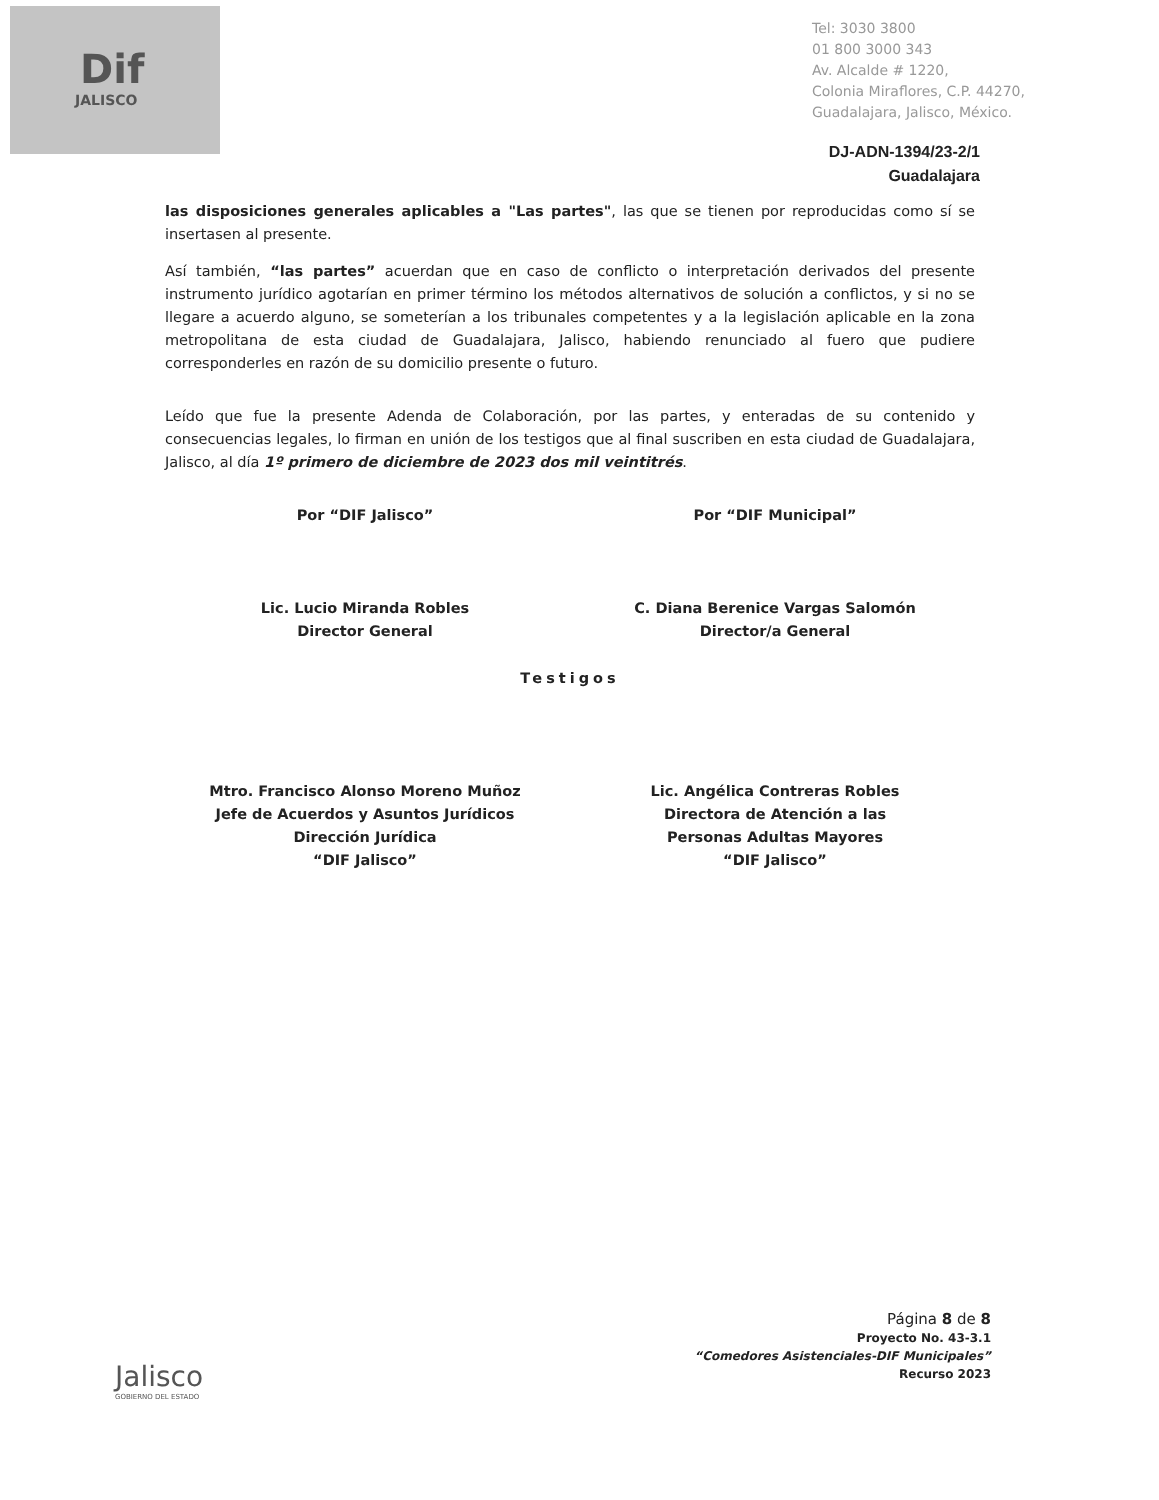Dif
JALISCO
Tel: 3030 3800
01 800 3000 343
Av. Alcalde # 1220,
Colonia Miraflores, C.P. 44270,
Guadalajara, Jalisco, México.
DJ-ADN-1394/23-2/1
Guadalajara
las disposiciones generales aplicables a "Las partes", las que se tienen por reproducidas como sí se insertasen al presente.
Así también, “las partes” acuerdan que en caso de conflicto o interpretación derivados del presente instrumento jurídico agotarían en primer término los métodos alternativos de solución a conflictos, y si no se llegare a acuerdo alguno, se someterían a los tribunales competentes y a la legislación aplicable en la zona metropolitana de esta ciudad de Guadalajara, Jalisco, habiendo renunciado al fuero que pudiere corresponderles en razón de su domicilio presente o futuro.
Leído que fue la presente Adenda de Colaboración, por las partes, y enteradas de su contenido y consecuencias legales, lo firman en unión de los testigos que al final suscriben en esta ciudad de Guadalajara, Jalisco, al día 1º primero de diciembre de 2023 dos mil veintitrés.
Por “DIF Jalisco” Por “DIF Municipal”
Lic. Lucio Miranda Robles
Director General
C. Diana Berenice Vargas Salomón
Director/a General
Testigos
Mtro. Francisco Alonso Moreno Muñoz
Jefe de Acuerdos y Asuntos Jurídicos
Dirección Jurídica
“DIF Jalisco”
Lic. Angélica Contreras Robles
Directora de Atención a las
Personas Adultas Mayores
“DIF Jalisco”
Jalisco
GOBIERNO DEL ESTADO
Página 8 de 8
Proyecto No. 43-3.1
“Comedores Asistenciales-DIF Municipales”
Recurso 2023